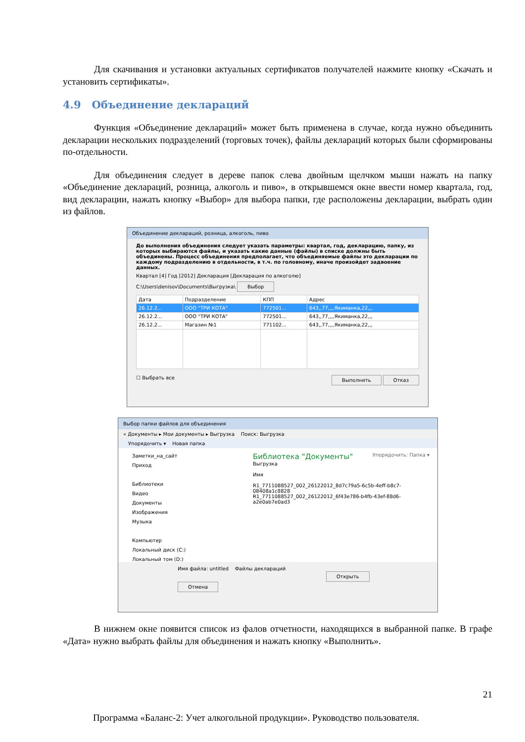Для скачивания и установки актуальных сертификатов получателей нажмите кнопку «Скачать и установить сертификаты».
4.9 Объединение деклараций
Функция «Объединение деклараций» может быть применена в случае, когда нужно объединить декларации нескольких подразделений (торговых точек), файлы деклараций которых были сформированы по-отдельности.
Для объединения следует в дереве папок слева двойным щелчком мыши нажать на папку «Объединение деклараций, розница, алкоголь и пиво», в открывшемся окне ввести номер квартала, год, вид декларации, нажать кнопку «Выбор» для выбора папки, где расположены декларации, выбрать один из файлов.
Объединение деклараций, розница, алкоголь, пиво
До выполнения объединения следует указать параметры: квартал, год, декларацию, папку, из которых выбираются файлы, и указать какие данные (файлы) в списке должны быть объединены. Процесс объединения предполагает, что объединяемые файлы это декларации по каждому подразделению в отдельности, в т.ч. по головному, иначе произойдет задвоение данных.
Квартал [4] Год [2012] Декларация [Декларация по алкоголю]
C:\Users\denisov\Documents\Выгрузка\ Выбор
| Дата | Подразделение | КПП | Адрес |
| --- | --- | --- | --- |
| 26.12.2... | ООО "ТРИ КОТА" | 772501... | 643,,77,,,,Якиманка,22,,, |
| 26.12.2... | ООО "ТРИ КОТА" | 772501... | 643,,77,,,,Якиманка,22,,, |
| 26.12.2... | Магазин №1 | 771102... | 643,,77,,,,Якиманка,22,,, |
☐ Выбрать все Выполнить Отказ
Выбор папки файлов для объединения
« Документы ▸ Мои документы ▸ Выгрузка Поиск: Выгрузка
Упорядочить ▾ Новая папка
Заметки_на_сайт
Приход
Библиотеки
Видео
Документы
Изображения
Музыка
Компьютер
Локальный диск (C:)
Локальный том (D:)
Библиотека "Документы" Упорядочить: Папка ▾
Выгрузка
Имя
R1_7711088527_002_26122012_8d7c79a5-6c5b-4eff-b8c7-08408a1c8828
R1_7711088527_002_26122012_6f43e786-b4fb-43ef-88d6-a2e0ab7e0ad3
Имя файла: untitled Файлы деклараций
Открыть Отмена
В нижнем окне появится список из фалов отчетности, находящихся в выбранной папке. В графе «Дата» нужно выбрать файлы для объединения и нажать кнопку «Выполнить».
21
Программа «Баланс-2: Учет алкогольной продукции». Руководство пользователя.